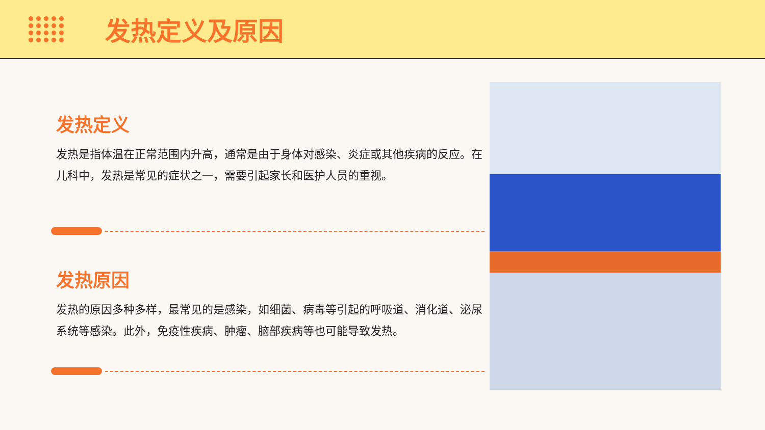发热定义及原因
发热定义
发热是指体温在正常范围内升高，通常是由于身体对感染、炎症或其他疾病的反应。在儿科中，发热是常见的症状之一，需要引起家长和医护人员的重视。
发热原因
发热的原因多种多样，最常见的是感染，如细菌、病毒等引起的呼吸道、消化道、泌尿系统等感染。此外，免疫性疾病、肿瘤、脑部疾病等也可能导致发热。